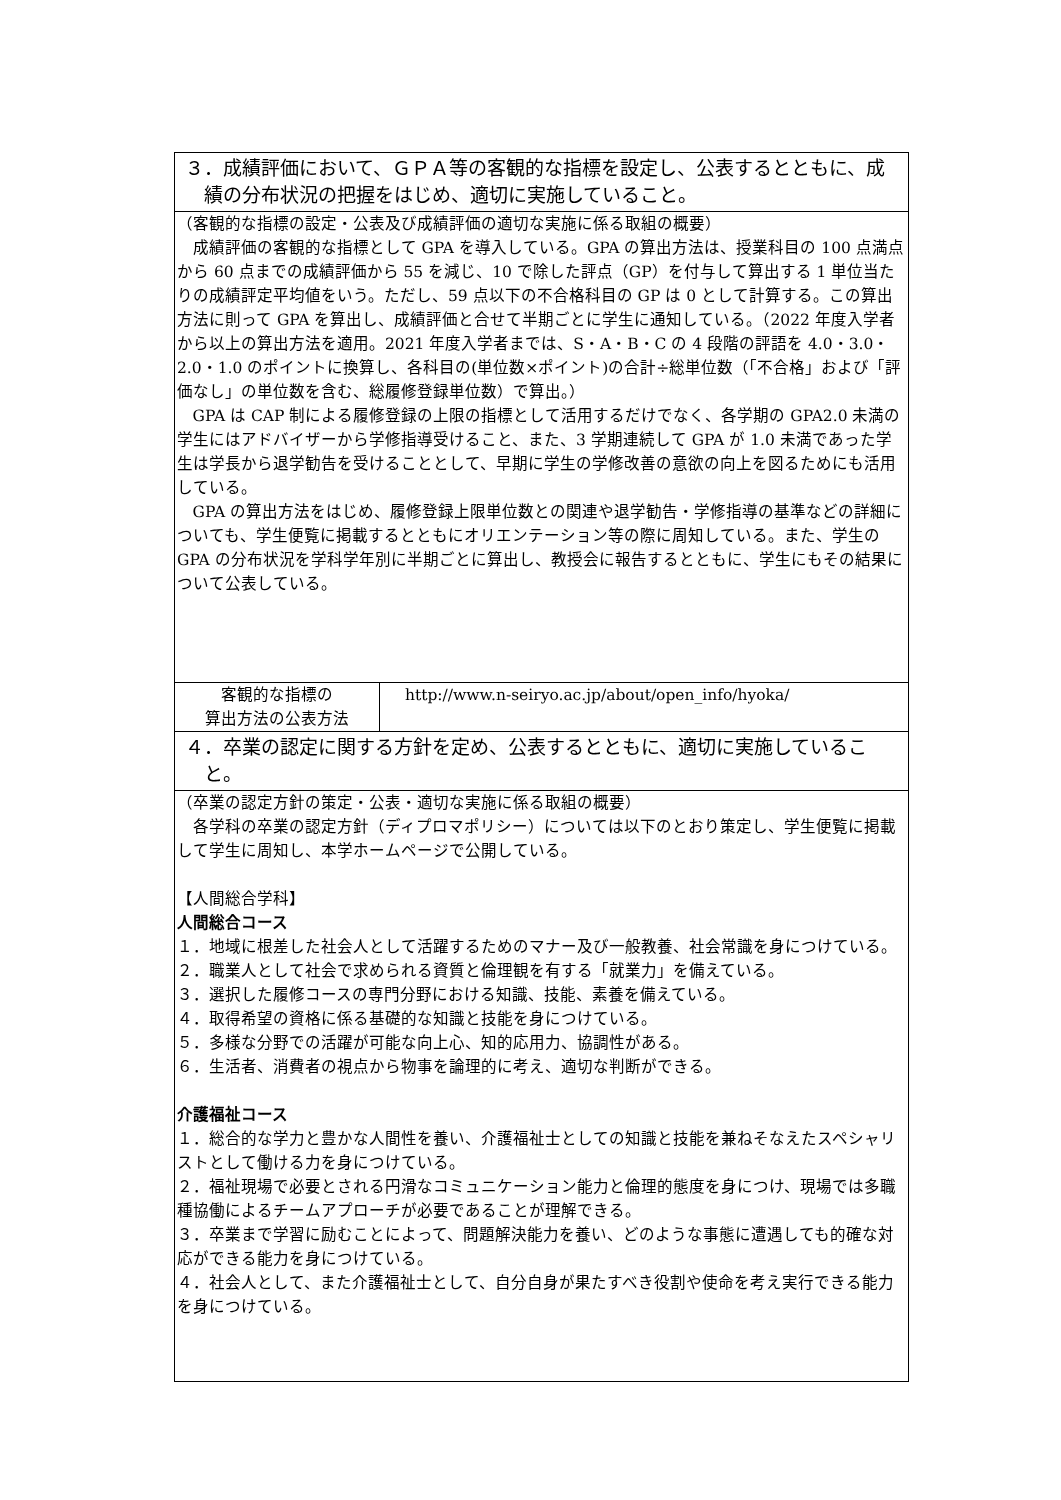| ３．成績評価において、ＧＰＡ等の客観的な指標を設定し、公表するとともに、成績の分布状況の把握をはじめ、適切に実施していること。 | |
| （客観的な指標の設定・公表及び成績評価の適切な実施に係る取組の概要） 成績評価の客観的な指標として GPA を導入している。GPA の算出方法は、授業科目の 100 点満点から 60 点までの成績評価から 55 を減じ、10 で除した評点（GP）を付与して算出する 1 単位当たりの成績評定平均値をいう。ただし、59 点以下の不合格科目の GP は 0 として計算する。この算出方法に則って GPA を算出し、成績評価と合せて半期ごとに学生に通知している。（2022 年度入学者から以上の算出方法を適用。2021 年度入学者までは、S・A・B・C の 4 段階の評語を 4.0・3.0・2.0・1.0 のポイントに換算し、各科目の(単位数×ポイント)の合計÷総単位数（「不合格」および「評価なし」の単位数を含む、総履修登録単位数）で算出。） GPA は CAP 制による履修登録の上限の指標として活用するだけでなく、各学期の GPA2.0 未満の学生にはアドバイザーから学修指導受けること、また、3 学期連続して GPA が 1.0 未満であった学生は学長から退学勧告を受けることとして、早期に学生の学修改善の意欲の向上を図るためにも活用している。 GPA の算出方法をはじめ、履修登録上限単位数との関連や退学勧告・学修指導の基準などの詳細についても、学生便覧に掲載するとともにオリエンテーション等の際に周知している。また、学生の GPA の分布状況を学科学年別に半期ごとに算出し、教授会に報告するとともに、学生にもその結果について公表している。 | |
| 客観的な指標の 算出方法の公表方法 | http://www.n-seiryo.ac.jp/about/open_info/hyoka/ |
| ４．卒業の認定に関する方針を定め、公表するとともに、適切に実施していること。 | |
| （卒業の認定方針の策定・公表・適切な実施に係る取組の概要） 各学科の卒業の認定方針（ディプロマポリシー）については以下のとおり策定し、学生便覧に掲載して学生に周知し、本学ホームページで公開している。 【人間総合学科】 人間総合コース １．地域に根差した社会人として活躍するためのマナー及び一般教養、社会常識を身につけている。 ２．職業人として社会で求められる資質と倫理観を有する「就業力」を備えている。 ３．選択した履修コースの専門分野における知識、技能、素養を備えている。 ４．取得希望の資格に係る基礎的な知識と技能を身につけている。 ５．多様な分野での活躍が可能な向上心、知的応用力、協調性がある。 ６．生活者、消費者の視点から物事を論理的に考え、適切な判断ができる。 介護福祉コース １．総合的な学力と豊かな人間性を養い、介護福祉士としての知識と技能を兼ねそなえたスペシャリストとして働ける力を身につけている。 ２．福祉現場で必要とされる円滑なコミュニケーション能力と倫理的態度を身につけ、現場では多職種協働によるチームアプローチが必要であることが理解できる。 ３．卒業まで学習に励むことによって、問題解決能力を養い、どのような事態に遭遇しても的確な対応ができる能力を身につけている。 ４．社会人として、また介護福祉士として、自分自身が果たすべき役割や使命を考え実行できる能力を身につけている。 | |